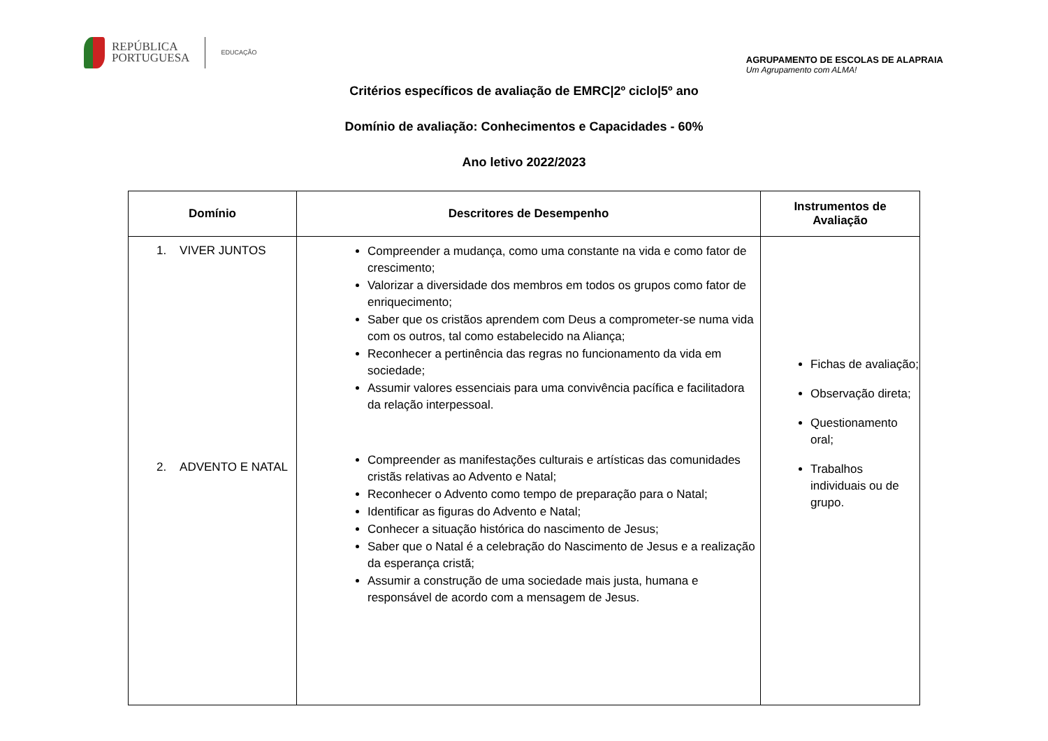REPÚBLICA
PORTUGUESA
EDUCAÇÃO
AGRUPAMENTO DE ESCOLAS DE ALAPRAIA
Um Agrupamento com ALMA!
Critérios específicos de avaliação de EMRC|2º ciclo|5º ano
Domínio de avaliação: Conhecimentos e Capacidades - 60%
Ano letivo 2022/2023
| Domínio | Descritores de Desempenho | Instrumentos de Avaliação |
| --- | --- | --- |
| 1. VIVER JUNTOS 2. ADVENTO E NATAL | Compreender a mudança, como uma constante na vida e como fator de crescimento; Valorizar a diversidade dos membros em todos os grupos como fator de enriquecimento; Saber que os cristãos aprendem com Deus a comprometer-se numa vida com os outros, tal como estabelecido na Aliança; Reconhecer a pertinência das regras no funcionamento da vida em sociedade; Assumir valores essenciais para uma convivência pacífica e facilitadora da relação interpessoal. Compreender as manifestações culturais e artísticas das comunidades cristãs relativas ao Advento e Natal; Reconhecer o Advento como tempo de preparação para o Natal; Identificar as figuras do Advento e Natal; Conhecer a situação histórica do nascimento de Jesus; Saber que o Natal é a celebração do Nascimento de Jesus e a realização da esperança cristã; Assumir a construção de uma sociedade mais justa, humana e responsável de acordo com a mensagem de Jesus. | Fichas de avaliação; Observação direta; Questionamento oral; Trabalhos individuais ou de grupo. |